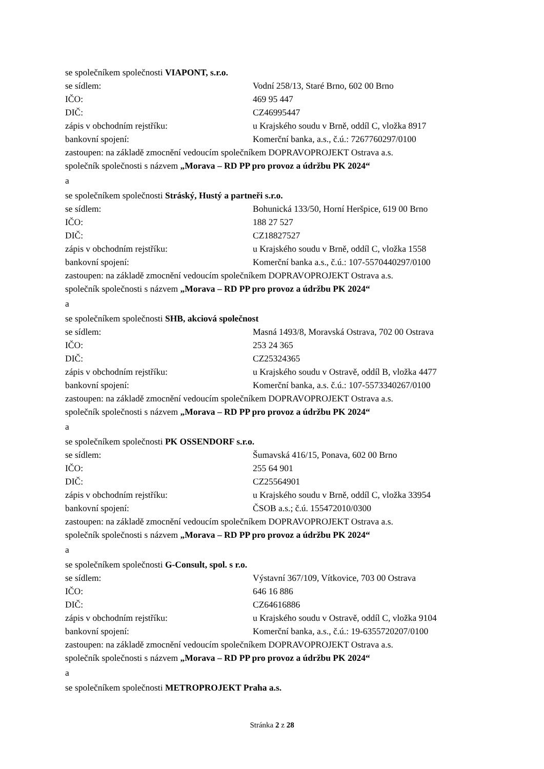se společníkem společnosti VIAPONT, s.r.o.
se sídlem: Vodní 258/13, Staré Brno, 602 00 Brno
IČO: 469 95 447
DIČ: CZ46995447
zápis v obchodním rejstříku: u Krajského soudu v Brně, oddíl C, vložka 8917
bankovní spojení: Komerční banka, a.s., č.ú.: 7267760297/0100
zastoupen: na základě zmocnění vedoucím společníkem DOPRAVOPROJEKT Ostrava a.s.
společník společnosti s názvem „Morava – RD PP pro provoz a údržbu PK 2024“
a
se společníkem společnosti Stráský, Hustý a partneři s.r.o.
se sídlem: Bohunická 133/50, Horní Heršpice, 619 00 Brno
IČO: 188 27 527
DIČ: CZ18827527
zápis v obchodním rejstříku: u Krajského soudu v Brně, oddíl C, vložka 1558
bankovní spojení: Komerční banka a.s., č.ú.: 107-5570440297/0100
zastoupen: na základě zmocnění vedoucím společníkem DOPRAVOPROJEKT Ostrava a.s.
společník společnosti s názvem „Morava – RD PP pro provoz a údržbu PK 2024“
a
se společníkem společnosti SHB, akciová společnost
se sídlem: Masná 1493/8, Moravská Ostrava, 702 00 Ostrava
IČO: 253 24 365
DIČ: CZ25324365
zápis v obchodním rejstříku: u Krajského soudu v Ostravě, oddíl B, vložka 4477
bankovní spojení: Komerční banka, a.s. č.ú.: 107-5573340267/0100
zastoupen: na základě zmocnění vedoucím společníkem DOPRAVOPROJEKT Ostrava a.s.
společník společnosti s názvem „Morava – RD PP pro provoz a údržbu PK 2024“
a
se společníkem společnosti PK OSSENDORF s.r.o.
se sídlem: Šumavská 416/15, Ponava, 602 00 Brno
IČO: 255 64 901
DIČ: CZ25564901
zápis v obchodním rejstříku: u Krajského soudu v Brně, oddíl C, vložka 33954
bankovní spojení: ČSOB a.s.; č.ú. 155472010/0300
zastoupen: na základě zmocnění vedoucím společníkem DOPRAVOPROJEKT Ostrava a.s.
společník společnosti s názvem „Morava – RD PP pro provoz a údržbu PK 2024“
a
se společníkem společnosti G-Consult, spol. s r.o.
se sídlem: Výstavní 367/109, Vítkovice, 703 00 Ostrava
IČO: 646 16 886
DIČ: CZ64616886
zápis v obchodním rejstříku: u Krajského soudu v Ostravě, oddíl C, vložka 9104
bankovní spojení: Komerční banka, a.s., č.ú.: 19-6355720207/0100
zastoupen: na základě zmocnění vedoucím společníkem DOPRAVOPROJEKT Ostrava a.s.
společník společnosti s názvem „Morava – RD PP pro provoz a údržbu PK 2024“
a
se společníkem společnosti METROPROJEKT Praha a.s.
Stránka 2 z 28